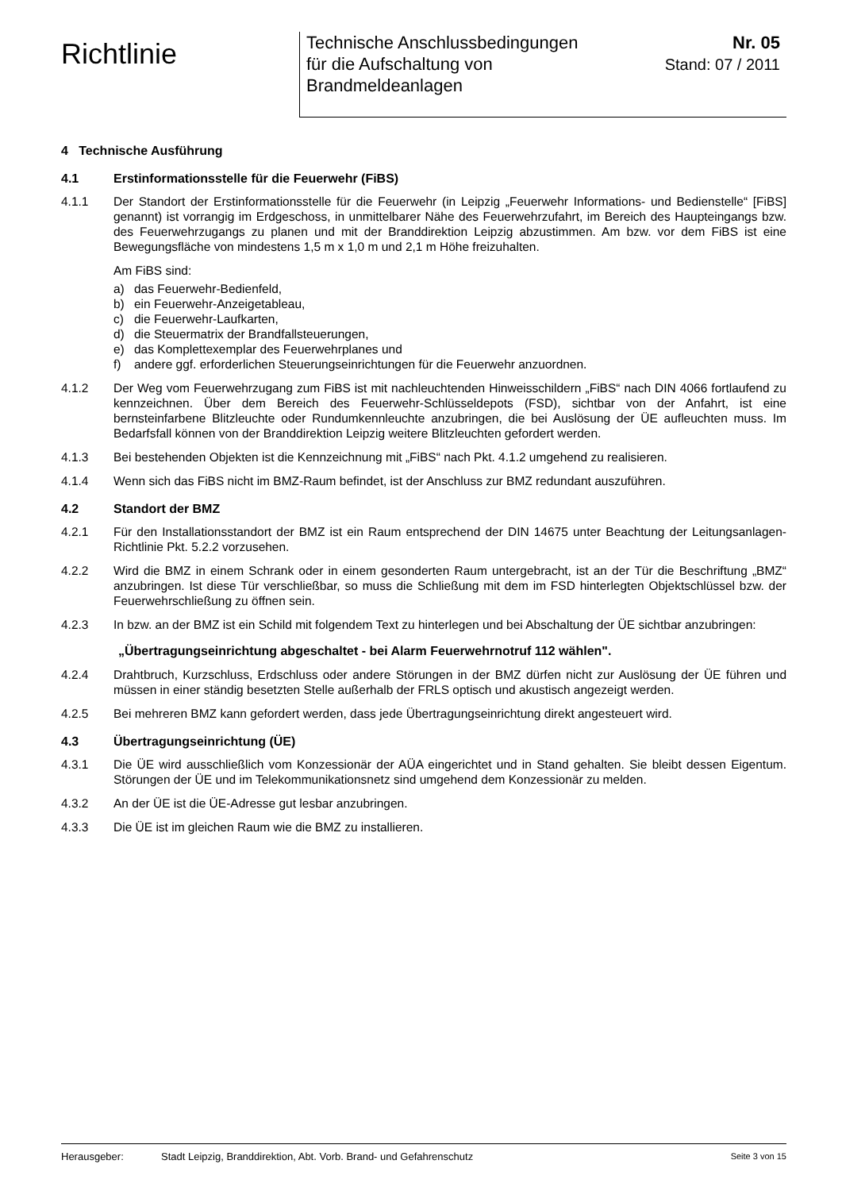Richtlinie
Technische Anschlussbedingungen
für die Aufschaltung von
Brandmeldeanlagen
Nr. 05
Stand: 07 / 2011
4 Technische Ausführung
4.1 Erstinformationsstelle für die Feuerwehr (FiBS)
4.1.1 Der Standort der Erstinformationsstelle für die Feuerwehr (in Leipzig „Feuerwehr Informations- und Bedienstelle“ [FiBS] genannt) ist vorrangig im Erdgeschoss, in unmittelbarer Nähe des Feuerwehrzufahrt, im Bereich des Haupteingangs bzw. des Feuerwehrzugangs zu planen und mit der Branddirektion Leipzig abzustimmen. Am bzw. vor dem FiBS ist eine Bewegungsfläche von mindestens 1,5 m x 1,0 m und 2,1 m Höhe freizuhalten.
Am FiBS sind:
a) das Feuerwehr-Bedienfeld,
b) ein Feuerwehr-Anzeigetableau,
c) die Feuerwehr-Laufkarten,
d) die Steuermatrix der Brandfallsteuerungen,
e) das Komplettexemplar des Feuerwehrplanes und
f) andere ggf. erforderlichen Steuerungseinrichtungen für die Feuerwehr anzuordnen.
4.1.2 Der Weg vom Feuerwehrzugang zum FiBS ist mit nachleuchtenden Hinweisschildern „FiBS“ nach DIN 4066 fortlaufend zu kennzeichnen. Über dem Bereich des Feuerwehr-Schlüsseldepots (FSD), sichtbar von der Anfahrt, ist eine bernsteinfarbene Blitzleuchte oder Rundumkennleuchte anzubringen, die bei Auslösung der ÜE aufleuchten muss. Im Bedarfsfall können von der Branddirektion Leipzig weitere Blitzleuchten gefordert werden.
4.1.3 Bei bestehenden Objekten ist die Kennzeichnung mit „FiBS“ nach Pkt. 4.1.2 umgehend zu realisieren.
4.1.4 Wenn sich das FiBS nicht im BMZ-Raum befindet, ist der Anschluss zur BMZ redundant auszuführen.
4.2 Standort der BMZ
4.2.1 Für den Installationsstandort der BMZ ist ein Raum entsprechend der DIN 14675 unter Beachtung der Leitungsanlagen-Richtlinie Pkt. 5.2.2 vorzusehen.
4.2.2 Wird die BMZ in einem Schrank oder in einem gesonderten Raum untergebracht, ist an der Tür die Beschriftung „BMZ“ anzubringen. Ist diese Tür verschließbar, so muss die Schließung mit dem im FSD hinterlegten Objektschlüssel bzw. der Feuerwehrschließung zu öffnen sein.
4.2.3 In bzw. an der BMZ ist ein Schild mit folgendem Text zu hinterlegen und bei Abschaltung der ÜE sichtbar anzubringen:
„Übertragungseinrichtung abgeschaltet - bei Alarm Feuerwehrnotruf 112 wählen".
4.2.4 Drahtbruch, Kurzschluss, Erdschluss oder andere Störungen in der BMZ dürfen nicht zur Auslösung der ÜE führen und müssen in einer ständig besetzten Stelle außerhalb der FRLS optisch und akustisch angezeigt werden.
4.2.5 Bei mehreren BMZ kann gefordert werden, dass jede Übertragungseinrichtung direkt angesteuert wird.
4.3 Übertragungseinrichtung (ÜE)
4.3.1 Die ÜE wird ausschließlich vom Konzessionär der AÜA eingerichtet und in Stand gehalten. Sie bleibt dessen Eigentum. Störungen der ÜE und im Telekommunikationsnetz sind umgehend dem Konzessionär zu melden.
4.3.2 An der ÜE ist die ÜE-Adresse gut lesbar anzubringen.
4.3.3 Die ÜE ist im gleichen Raum wie die BMZ zu installieren.
Herausgeber: Stadt Leipzig, Branddirektion, Abt. Vorb. Brand- und Gefahrenschutz Seite 3 von 15